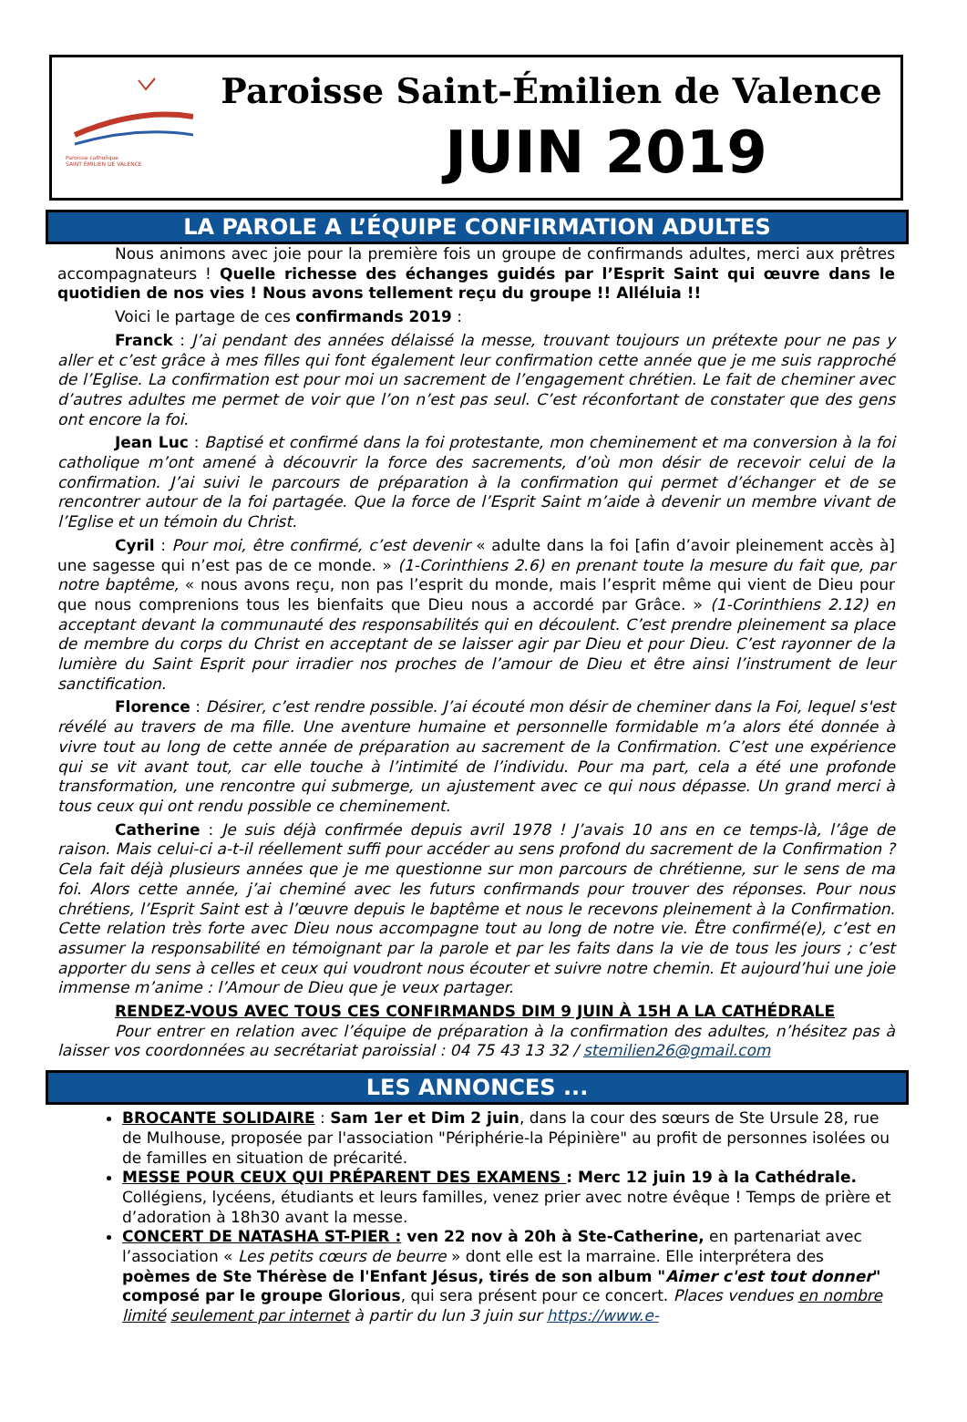Paroisse catholique
SAINT ÉMILIEN DE VALENCE
Paroisse Saint-Émilien de Valence
JUIN 2019
LA PAROLE A L’ÉQUIPE CONFIRMATION ADULTES
Nous animons avec joie pour la première fois un groupe de confirmands adultes, merci aux prêtres accompagnateurs ! Quelle richesse des échanges guidés par l’Esprit Saint qui œuvre dans le quotidien de nos vies ! Nous avons tellement reçu du groupe !! Alléluia !!
Voici le partage de ces confirmands 2019 :
Franck : J’ai pendant des années délaissé la messe, trouvant toujours un prétexte pour ne pas y aller et c’est grâce à mes filles qui font également leur confirmation cette année que je me suis rapproché de l’Eglise. La confirmation est pour moi un sacrement de l’engagement chrétien. Le fait de cheminer avec d’autres adultes me permet de voir que l’on n’est pas seul. C’est réconfortant de constater que des gens ont encore la foi.
Jean Luc : Baptisé et confirmé dans la foi protestante, mon cheminement et ma conversion à la foi catholique m’ont amené à découvrir la force des sacrements, d’où mon désir de recevoir celui de la confirmation. J’ai suivi le parcours de préparation à la confirmation qui permet d’échanger et de se rencontrer autour de la foi partagée. Que la force de l’Esprit Saint m’aide à devenir un membre vivant de l’Eglise et un témoin du Christ.
Cyril : Pour moi, être confirmé, c’est devenir « adulte dans la foi [afin d’avoir pleinement accès à] une sagesse qui n’est pas de ce monde. » (1-Corinthiens 2.6) en prenant toute la mesure du fait que, par notre baptême, « nous avons reçu, non pas l’esprit du monde, mais l’esprit même qui vient de Dieu pour que nous comprenions tous les bienfaits que Dieu nous a accordé par Grâce. » (1-Corinthiens 2.12) en acceptant devant la communauté des responsabilités qui en découlent. C’est prendre pleinement sa place de membre du corps du Christ en acceptant de se laisser agir par Dieu et pour Dieu. C’est rayonner de la lumière du Saint Esprit pour irradier nos proches de l’amour de Dieu et être ainsi l’instrument de leur sanctification.
Florence : Désirer, c’est rendre possible. J’ai écouté mon désir de cheminer dans la Foi, lequel s'est révélé au travers de ma fille. Une aventure humaine et personnelle formidable m’a alors été donnée à vivre tout au long de cette année de préparation au sacrement de la Confirmation. C’est une expérience qui se vit avant tout, car elle touche à l’intimité de l’individu. Pour ma part, cela a été une profonde transformation, une rencontre qui submerge, un ajustement avec ce qui nous dépasse. Un grand merci à tous ceux qui ont rendu possible ce cheminement.
Catherine : Je suis déjà confirmée depuis avril 1978 ! J’avais 10 ans en ce temps-là, l’âge de raison. Mais celui-ci a-t-il réellement suffi pour accéder au sens profond du sacrement de la Confirmation ? Cela fait déjà plusieurs années que je me questionne sur mon parcours de chrétienne, sur le sens de ma foi. Alors cette année, j’ai cheminé avec les futurs confirmands pour trouver des réponses. Pour nous chrétiens, l’Esprit Saint est à l’œuvre depuis le baptême et nous le recevons pleinement à la Confirmation. Cette relation très forte avec Dieu nous accompagne tout au long de notre vie. Être confirmé(e), c’est en assumer la responsabilité en témoignant par la parole et par les faits dans la vie de tous les jours ; c’est apporter du sens à celles et ceux qui voudront nous écouter et suivre notre chemin. Et aujourd’hui une joie immense m’anime : l’Amour de Dieu que je veux partager.
RENDEZ-VOUS AVEC TOUS CES CONFIRMANDS DIM 9 JUIN À 15H A LA CATHÉDRALE
Pour entrer en relation avec l’équipe de préparation à la confirmation des adultes, n’hésitez pas à laisser vos coordonnées au secrétariat paroissial : 04 75 43 13 32 / stemilien26@gmail.com
LES ANNONCES ...
BROCANTE SOLIDAIRE : Sam 1er et Dim 2 juin, dans la cour des sœurs de Ste Ursule 28, rue de Mulhouse, proposée par l'association "Périphérie-la Pépinière" au profit de personnes isolées ou de familles en situation de précarité.
MESSE POUR CEUX QUI PRÉPARENT DES EXAMENS : Merc 12 juin 19 à la Cathédrale. Collégiens, lycéens, étudiants et leurs familles, venez prier avec notre évêque ! Temps de prière et d’adoration à 18h30 avant la messe.
CONCERT DE NATASHA ST-PIER : ven 22 nov à 20h à Ste-Catherine, en partenariat avec l’association « Les petits cœurs de beurre » dont elle est la marraine. Elle interprétera des poèmes de Ste Thérèse de l'Enfant Jésus, tirés de son album "Aimer c'est tout donner" composé par le groupe Glorious, qui sera présent pour ce concert. Places vendues en nombre limité seulement par internet à partir du lun 3 juin sur https://www.e-